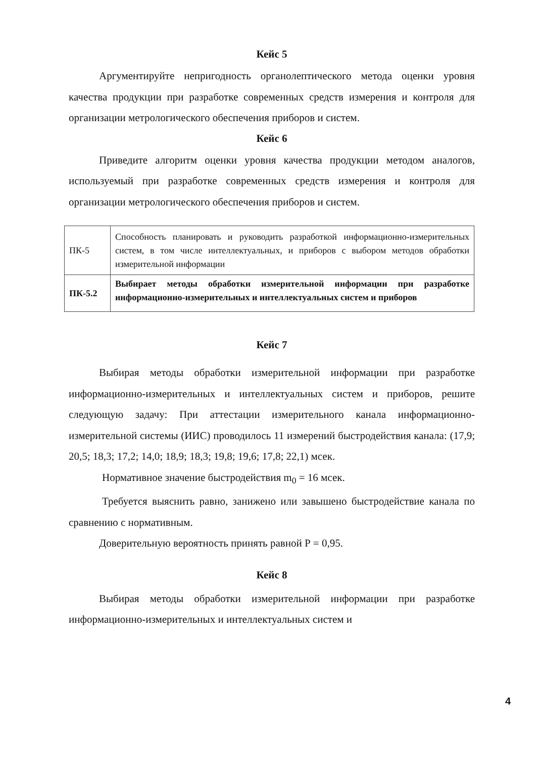Кейс 5
Аргументируйте непригодность органолептического метода оценки уровня качества продукции при разработке современных средств измерения и контроля для организации метрологического обеспечения приборов и систем.
Кейс 6
Приведите алгоритм оценки уровня качества продукции методом аналогов, используемый при разработке современных средств измерения и контроля для организации метрологического обеспечения приборов и систем.
| ПК-5 | Способность планировать и руководить разработкой информационно-измерительных систем, в том числе интеллектуальных, и приборов с выбором методов обработки измерительной информации |
| ПК-5.2 | Выбирает методы обработки измерительной информации при разработке информационно-измерительных и интеллектуальных систем и приборов |
Кейс 7
Выбирая методы обработки измерительной информации при разработке информационно-измерительных и интеллектуальных систем и приборов, решите следующую задачу: При аттестации измерительного канала информационно-измерительной системы (ИИС) проводилось 11 измерений быстродействия канала: (17,9; 20,5; 18,3; 17,2; 14,0; 18,9; 18,3; 19,8; 19,6; 17,8; 22,1) мсек.
Нормативное значение быстродействия m<sub>0</sub> = 16 мсек.
Требуется выяснить равно, занижено или завышено быстродействие канала по сравнению с нормативным.
Доверительную вероятность принять равной Р = 0,95.
Кейс 8
Выбирая методы обработки измерительной информации при разработке информационно-измерительных и интеллектуальных систем и
4